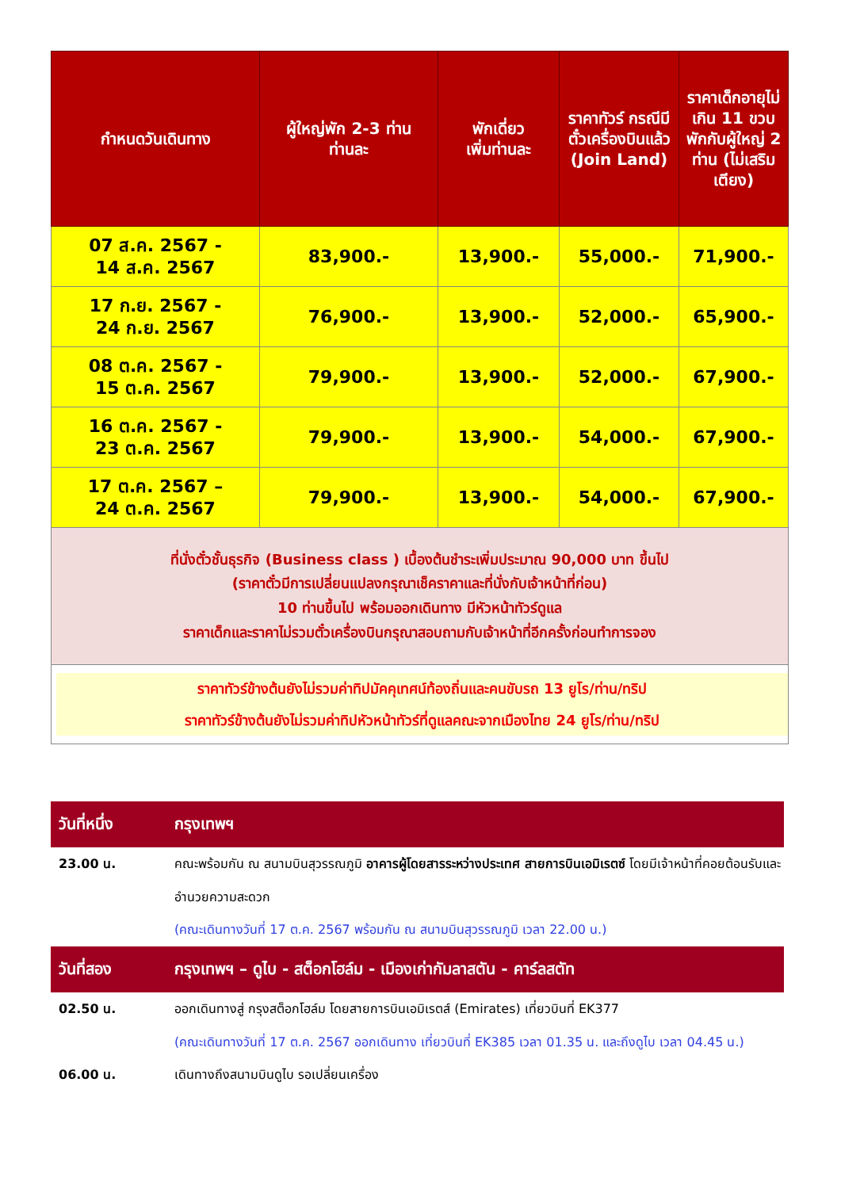| กำหนดวันเดินทาง | ผู้ใหญ่พัก 2-3 ท่าน ท่านละ | พักเดี่ยว เพิ่มท่านละ | ราคาทัวร์ กรณีมีตั๋วเครื่องบินแล้ว (Join Land) | ราคาเด็กอายุไม่เกิน 11 ขวบ พักกับผู้ใหญ่ 2 ท่าน (ไม่เสริมเตียง) |
| --- | --- | --- | --- | --- |
| 07 ส.ค. 2567 - 14 ส.ค. 2567 | 83,900.- | 13,900.- | 55,000.- | 71,900.- |
| 17 ก.ย. 2567 - 24 ก.ย. 2567 | 76,900.- | 13,900.- | 52,000.- | 65,900.- |
| 08 ต.ค. 2567 - 15 ต.ค. 2567 | 79,900.- | 13,900.- | 52,000.- | 67,900.- |
| 16 ต.ค. 2567 - 23 ต.ค. 2567 | 79,900.- | 13,900.- | 54,000.- | 67,900.- |
| 17 ต.ค. 2567 – 24 ต.ค. 2567 | 79,900.- | 13,900.- | 54,000.- | 67,900.- |
| ที่นั่งตั๋วชั้นธุรกิจ (Business class ) เบื้องต้นชำระเพิ่มประมาณ 90,000 บาท ขึ้นไป (ราคาตั๋วมีการเปลี่ยนแปลงกรุณาเช็คราคาและที่นั่งกับเจ้าหน้าที่ก่อน) 10 ท่านขึ้นไป พร้อมออกเดินทาง มีหัวหน้าทัวร์ดูแล ราคาเด็กและราคาไม่รวมตั๋วเครื่องบินกรุณาสอบถามกับเจ้าหน้าที่อีกครั้งก่อนทำการจอง | | | | |
| ราคาทัวร์ข้างต้นยังไม่รวมค่าทิปมัคคุเทศน์ท้องถิ่นและคนขับรถ 13 ยูโร/ท่าน/ทริป ราคาทัวร์ข้างต้นยังไม่รวมค่าทิปหัวหน้าทัวร์ที่ดูแลคณะจากเมืองไทย 24 ยูโร/ท่าน/ทริป | | | | |
วันที่หนึ่ง กรุงเทพฯ
23.00 น. คณะพร้อมกัน ณ สนามบินสุวรรณภูมิ อาคารผู้โดยสารระหว่างประเทศ สายการบินเอมิเรตซ์ โดยมีเจ้าหน้าที่คอยต้อนรับและอำนวยความสะดวก
(คณะเดินทางวันที่ 17 ต.ค. 2567 พร้อมกัน ณ สนามบินสุวรรณภูมิ เวลา 22.00 น.)
วันที่สอง กรุงเทพฯ – ดูไบ - สต็อกโฮล์ม - เมืองเก่ากัมลาสตัน - คาร์ลสตัท
02.50 น. ออกเดินทางสู่ กรุงสต็อกโฮล์ม โดยสายการบินเอมิเรตส์ (Emirates) เที่ยวบินที่ EK377
(คณะเดินทางวันที่ 17 ต.ค. 2567 ออกเดินทาง เที่ยวบินที่ EK385 เวลา 01.35 น. และถึงดูไบ เวลา 04.45 น.)
06.00 น. เดินทางถึงสนามบินดูไบ รอเปลี่ยนเครื่อง